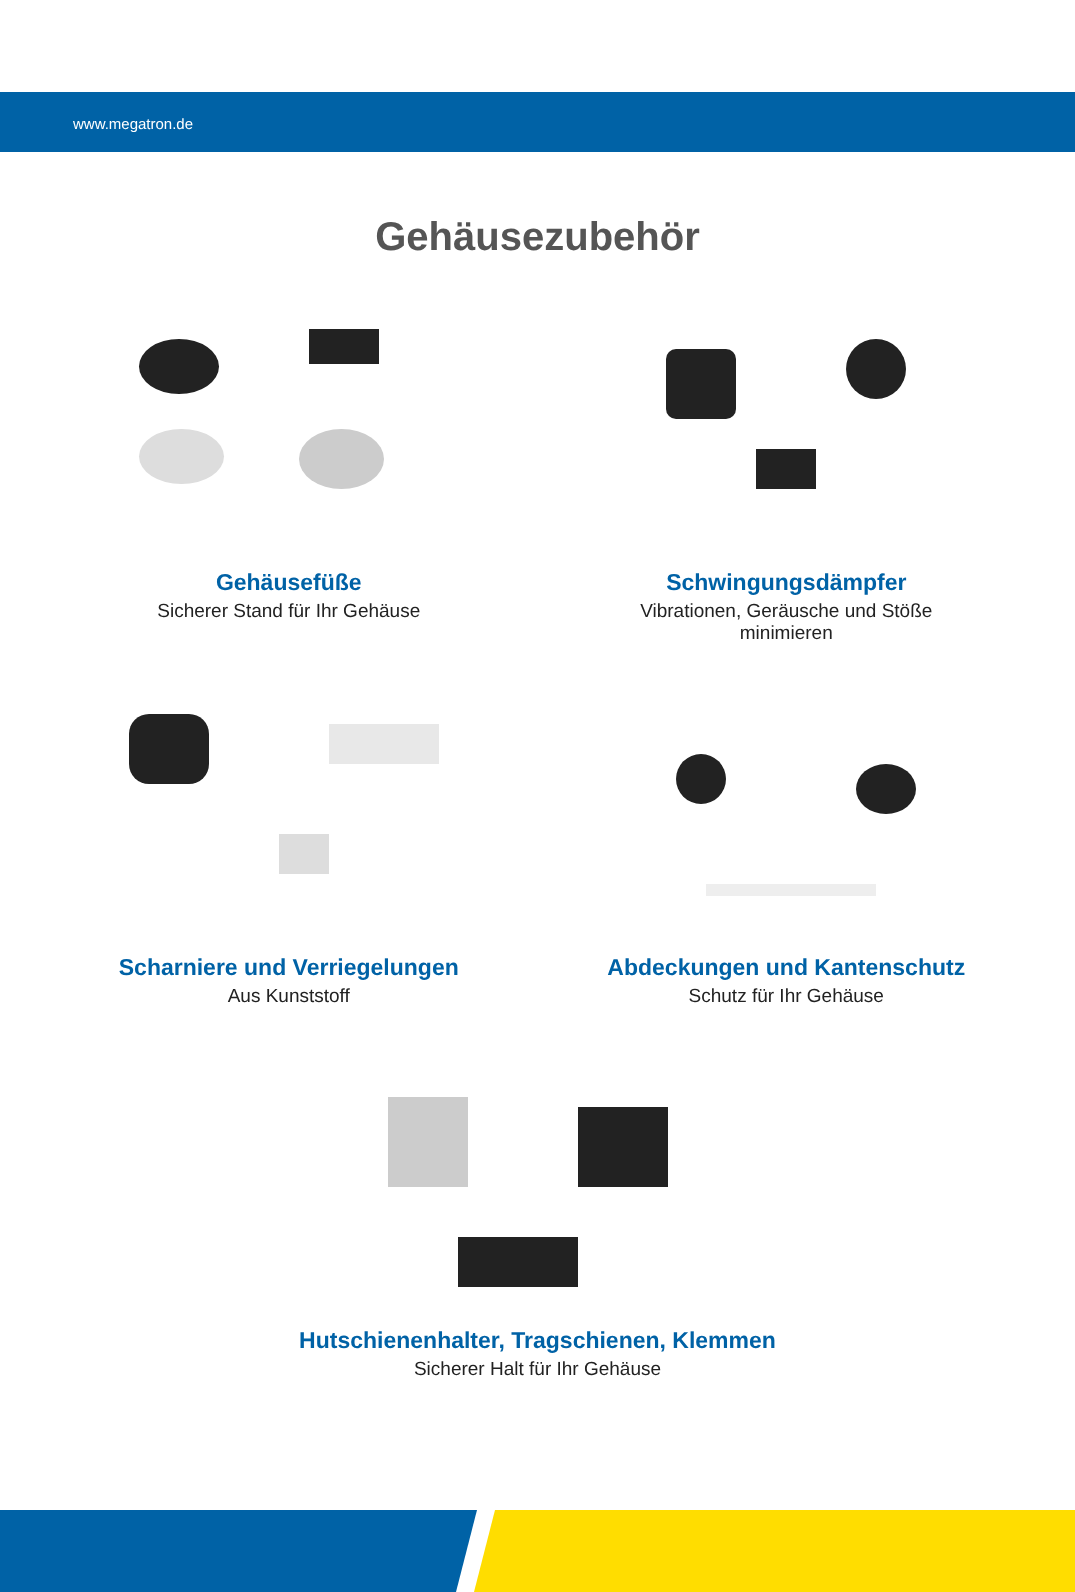www.megatron.de
Gehäusezubehör
Gehäusefüße
Sicherer Stand für Ihr Gehäuse
Schwingungsdämpfer
Vibrationen, Geräusche und Stöße
minimieren
Scharniere und Verriegelungen
Aus Kunststoff
Abdeckungen und Kantenschutz
Schutz für Ihr Gehäuse
Hutschienenhalter, Tragschienen, Klemmen
Sicherer Halt für Ihr Gehäuse